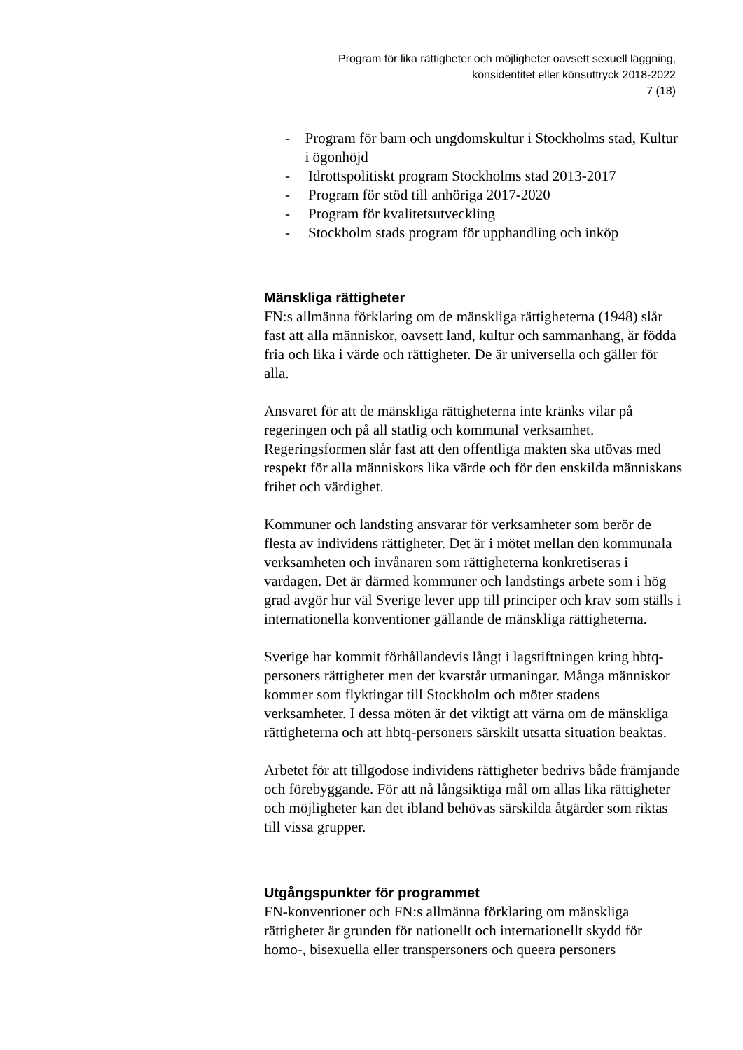Program för lika rättigheter och möjligheter oavsett sexuell läggning,
könsidentitet eller könsuttryck 2018-2022
7 (18)
- Program för barn och ungdomskultur i Stockholms stad, Kultur i ögonhöjd
- Idrottspolitiskt program Stockholms stad 2013-2017
- Program för stöd till anhöriga 2017-2020
- Program för kvalitetsutveckling
- Stockholm stads program för upphandling och inköp
Mänskliga rättigheter
FN:s allmänna förklaring om de mänskliga rättigheterna (1948) slår fast att alla människor, oavsett land, kultur och sammanhang, är födda fria och lika i värde och rättigheter. De är universella och gäller för alla.
Ansvaret för att de mänskliga rättigheterna inte kränks vilar på regeringen och på all statlig och kommunal verksamhet. Regeringsformen slår fast att den offentliga makten ska utövas med respekt för alla människors lika värde och för den enskilda människans frihet och värdighet.
Kommuner och landsting ansvarar för verksamheter som berör de flesta av individens rättigheter. Det är i mötet mellan den kommunala verksamheten och invånaren som rättigheterna konkretiseras i vardagen. Det är därmed kommuner och landstings arbete som i hög grad avgör hur väl Sverige lever upp till principer och krav som ställs i internationella konventioner gällande de mänskliga rättigheterna.
Sverige har kommit förhållandevis långt i lagstiftningen kring hbtq-personers rättigheter men det kvarstår utmaningar. Många människor kommer som flyktingar till Stockholm och möter stadens verksamheter. I dessa möten är det viktigt att värna om de mänskliga rättigheterna och att hbtq-personers särskilt utsatta situation beaktas.
Arbetet för att tillgodose individens rättigheter bedrivs både främjande och förebyggande. För att nå långsiktiga mål om allas lika rättigheter och möjligheter kan det ibland behövas särskilda åtgärder som riktas till vissa grupper.
Utgångspunkter för programmet
FN-konventioner och FN:s allmänna förklaring om mänskliga rättigheter är grunden för nationellt och internationellt skydd för homo-, bisexuella eller transpersoners och queera personers